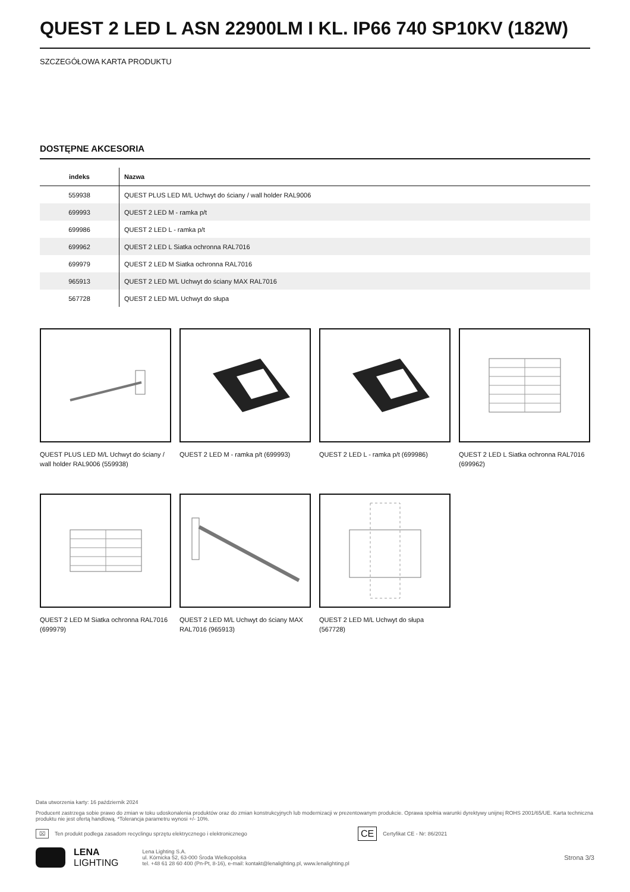QUEST 2 LED L ASN 22900LM I KL. IP66 740 SP10KV (182W)
SZCZEGÓŁOWA KARTA PRODUKTU
DOSTĘPNE AKCESORIA
| indeks | Nazwa |
| --- | --- |
| 559938 | QUEST PLUS LED M/L Uchwyt do ściany / wall holder RAL9006 |
| 699993 | QUEST 2 LED M - ramka p/t |
| 699986 | QUEST 2 LED L - ramka p/t |
| 699962 | QUEST 2 LED L Siatka ochronna RAL7016 |
| 699979 | QUEST 2 LED M Siatka ochronna RAL7016 |
| 965913 | QUEST 2 LED M/L Uchwyt do ściany MAX RAL7016 |
| 567728 | QUEST 2 LED M/L Uchwyt do słupa |
QUEST PLUS LED M/L Uchwyt do ściany / wall holder RAL9006 (559938)
QUEST 2 LED M - ramka p/t (699993)
QUEST 2 LED L - ramka p/t (699986)
QUEST 2 LED L Siatka ochronna RAL7016 (699962)
QUEST 2 LED M Siatka ochronna RAL7016 (699979)
QUEST 2 LED M/L Uchwyt do ściany MAX RAL7016 (965913)
QUEST 2 LED M/L Uchwyt do słupa (567728)
Data utworzenia karty: 16 październik 2024
Producent zastrzega sobie prawo do zmian w toku udoskonalenia produktów oraz do zmian konstrukcyjnych lub modernizacji w prezentowanym produkcie. Oprawa spełnia warunki dyrektywy unijnej ROHS 2001/65/UE. Karta techniczna produktu nie jest ofertą handlową. *Tolerancja parametru wynosi +/- 10%.
⌧ Ten produkt podlega zasadom recyclingu sprzętu elektrycznego i elektronicznego CE Certyfikat CE - Nr: 86/2021
LENA
LIGHTING
Lena Lighting S.A.
ul. Kórnicka 52, 63-000 Środa Wielkopolska
tel. +48 61 28 60 400 (Pn-Pt, 8-16), e-mail: kontakt@lenalighting.pl, www.lenalighting.pl
Strona 3/3